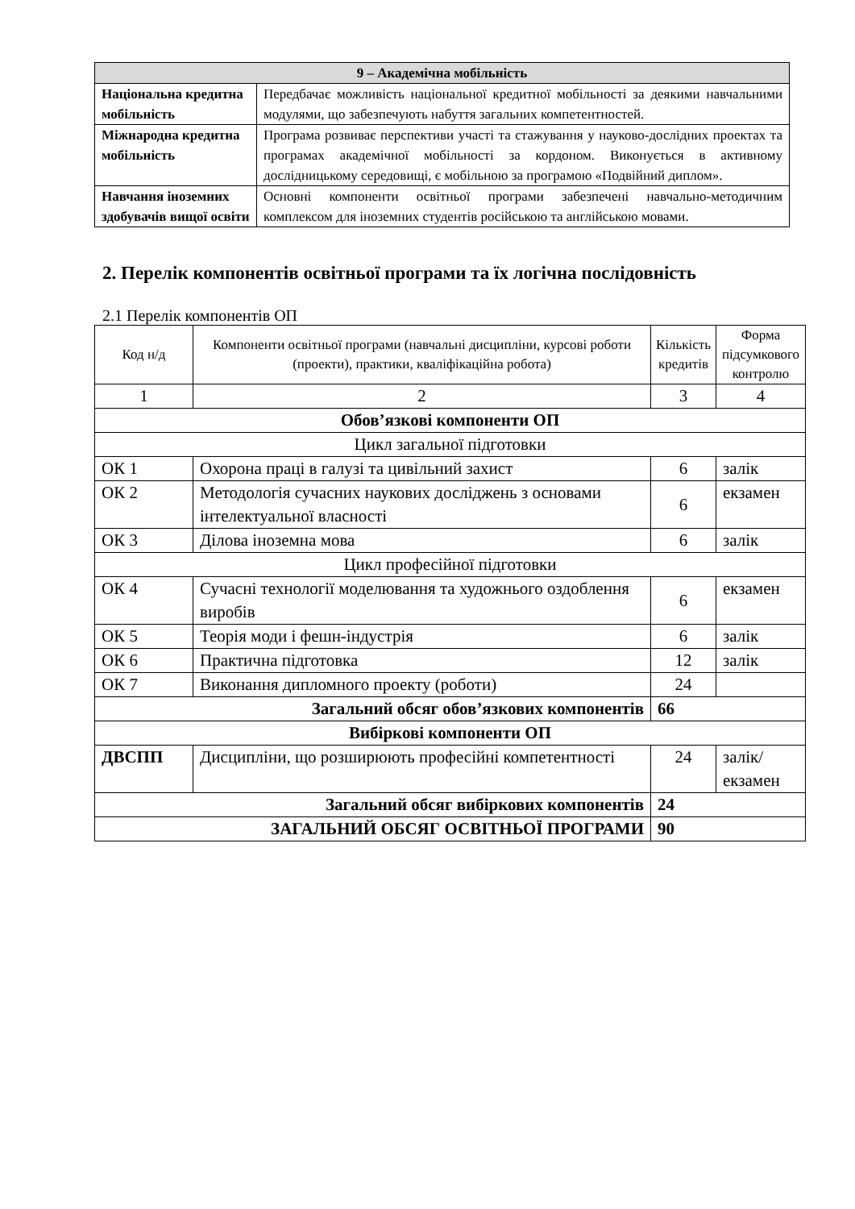| 9 – Академічна мобільність | |
| --- | --- |
| Національна кредитна мобільність | Передбачає можливість національної кредитної мобільності за деякими навчальними модулями, що забезпечують набуття загальних компетентностей. |
| Міжнародна кредитна мобільність | Програма розвиває перспективи участі та стажування у науково-дослідних проектах та програмах академічної мобільності за кордоном. Виконується в активному дослідницькому середовищі, є мобільною за програмою «Подвійний диплом». |
| Навчання іноземних здобувачів вищої освіти | Основні компоненти освітньої програми забезпечені навчально-методичним комплексом для іноземних студентів російською та англійською мовами. |
2. Перелік компонентів освітньої програми та їх логічна послідовність
2.1 Перелік компонентів ОП
| Код н/д | Компоненти освітньої програми (навчальні дисципліни, курсові роботи (проекти), практики, кваліфікаційна робота) | Кількість кредитів | Форма підсумкового контролю |
| 1 | 2 | 3 | 4 |
| Обов’язкові компоненти ОП | | | |
| Цикл загальної підготовки | | | |
| ОК 1 | Охорона праці в галузі та цивільний захист | 6 | залік |
| ОК 2 | Методологія сучасних наукових досліджень з основами інтелектуальної власності | 6 | екзамен |
| ОК 3 | Ділова іноземна мова | 6 | залік |
| Цикл професійної підготовки | | | |
| ОК 4 | Сучасні технології моделювання та художнього оздоблення виробів | 6 | екзамен |
| ОК 5 | Теорія моди і фешн-індустрія | 6 | залік |
| ОК 6 | Практична підготовка | 12 | залік |
| ОК 7 | Виконання дипломного проекту (роботи) | 24 | |
| Загальний обсяг обов’язкових компонентів | | 66 | |
| Вибіркові компоненти ОП | | | |
| ДВСПП | Дисципліни, що розширюють професійні компетентності | 24 | залік/ екзамен |
| Загальний обсяг вибіркових компонентів | | 24 | |
| ЗАГАЛЬНИЙ ОБСЯГ ОСВІТНЬОЇ ПРОГРАМИ | | 90 | |